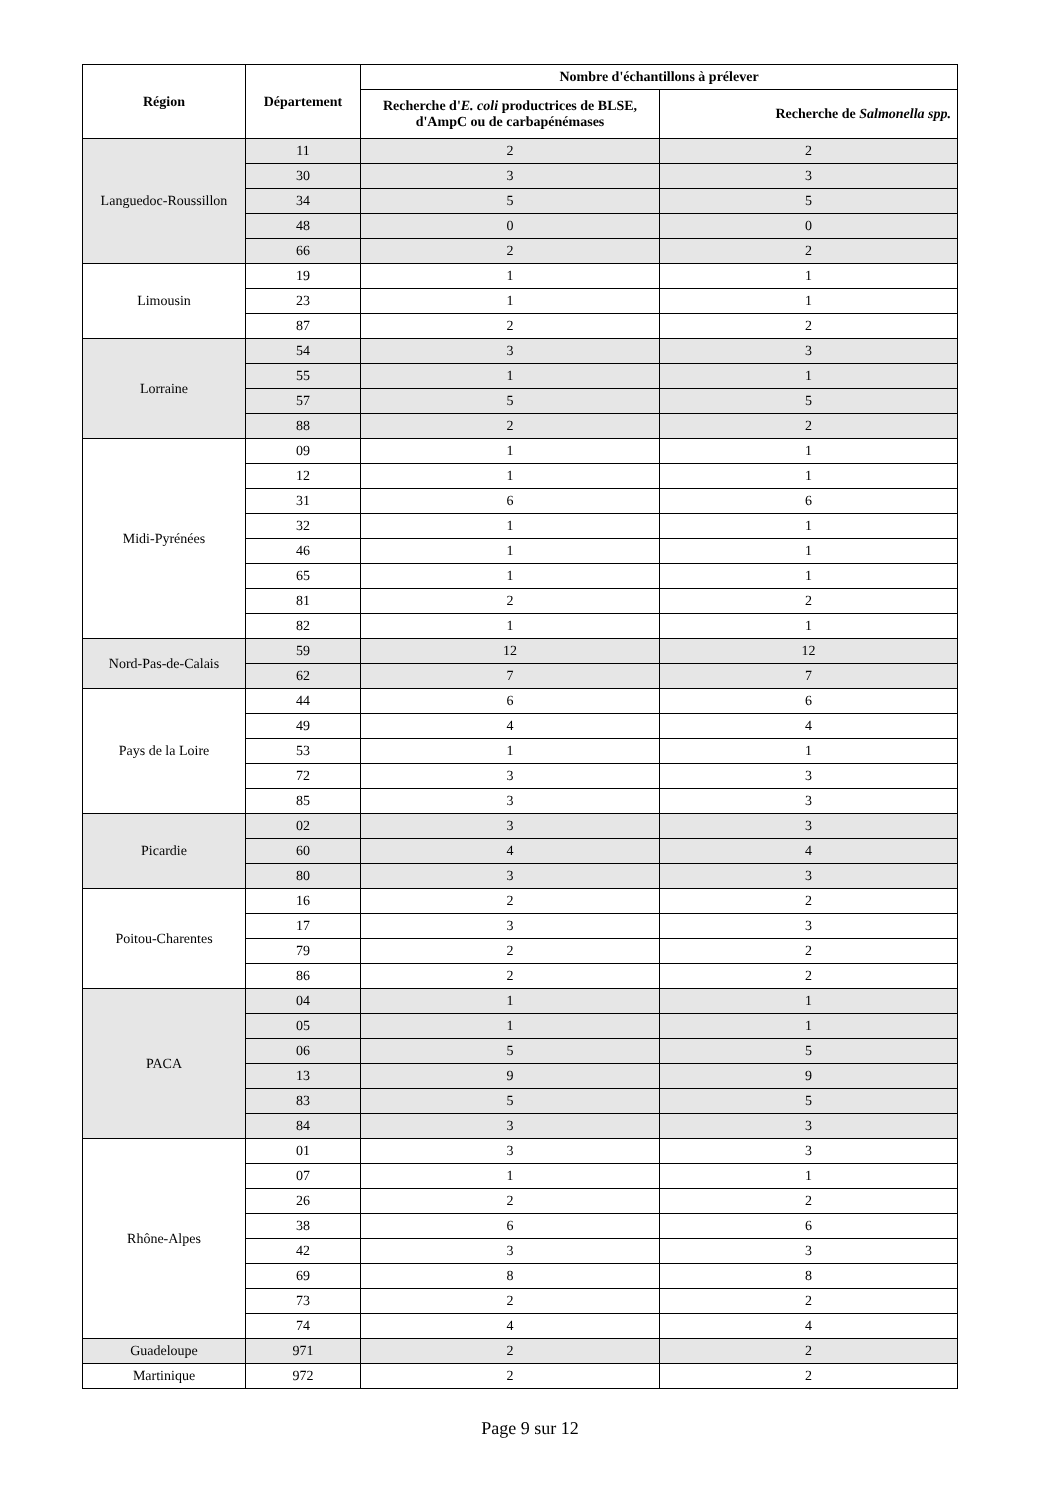| Région | Département | Nombre d'échantillons à prélever | |
| --- | --- | --- | --- |
| | | Recherche d' E. coli productrices de BLSE, d'AmpC ou de carbapénémases | Recherche de Salmonella spp. |
| Languedoc-Roussillon | 11 | 2 | 2 |
| | 30 | 3 | 3 |
| | 34 | 5 | 5 |
| | 48 | 0 | 0 |
| | 66 | 2 | 2 |
| Limousin | 19 | 1 | 1 |
| | 23 | 1 | 1 |
| | 87 | 2 | 2 |
| Lorraine | 54 | 3 | 3 |
| | 55 | 1 | 1 |
| | 57 | 5 | 5 |
| | 88 | 2 | 2 |
| Midi-Pyrénées | 09 | 1 | 1 |
| | 12 | 1 | 1 |
| | 31 | 6 | 6 |
| | 32 | 1 | 1 |
| | 46 | 1 | 1 |
| | 65 | 1 | 1 |
| | 81 | 2 | 2 |
| | 82 | 1 | 1 |
| Nord-Pas-de-Calais | 59 | 12 | 12 |
| | 62 | 7 | 7 |
| Pays de la Loire | 44 | 6 | 6 |
| | 49 | 4 | 4 |
| | 53 | 1 | 1 |
| | 72 | 3 | 3 |
| | 85 | 3 | 3 |
| Picardie | 02 | 3 | 3 |
| | 60 | 4 | 4 |
| | 80 | 3 | 3 |
| Poitou-Charentes | 16 | 2 | 2 |
| | 17 | 3 | 3 |
| | 79 | 2 | 2 |
| | 86 | 2 | 2 |
| PACA | 04 | 1 | 1 |
| | 05 | 1 | 1 |
| | 06 | 5 | 5 |
| | 13 | 9 | 9 |
| | 83 | 5 | 5 |
| | 84 | 3 | 3 |
| Rhône-Alpes | 01 | 3 | 3 |
| | 07 | 1 | 1 |
| | 26 | 2 | 2 |
| | 38 | 6 | 6 |
| | 42 | 3 | 3 |
| | 69 | 8 | 8 |
| | 73 | 2 | 2 |
| | 74 | 4 | 4 |
| Guadeloupe | 971 | 2 | 2 |
| Martinique | 972 | 2 | 2 |
Page 9 sur 12